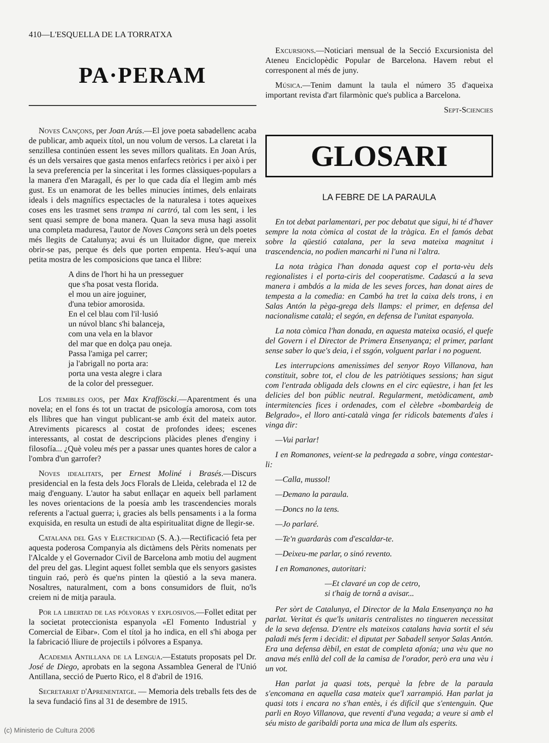410—L'ESQUELLA DE LA TORRATXA
PA·PERAM
Noves Cançons, per Joan Arús.—El jove poeta sabadellenc acaba de publicar, amb aqueix títol, un nou volum de versos. La claretat i la senzillesa continúen essent les seves millors qualitats. En Joan Arús, és un dels versaires que gasta menos enfarfecs retòrics i per això i per la seva preferencia per la sinceritat i les formes clàssiques-populars a la manera d'en Maragall, és per lo que cada día el llegim amb més gust. Es un enamorat de les belles minucies íntimes, dels enlairats ideals i dels magnífics espectacles de la naturalesa i totes aqueixes coses ens les trasmet sens trampa ni cartró, tal com les sent, i les sent quasi sempre de bona manera. Quan la seva musa hagi assolit una completa maduresa, l'autor de Noves Cançons serà un dels poetes més llegits de Catalunya; avui és un lluitador digne, que mereix obrir-se pas, perque és dels que porten empenta. Heu's-aquí una petita mostra de les composicions que tanca el llibre:
A dins de l'hort hi ha un presseguer
que s'ha posat vesta florida.
el mou un aire joguiner,
d'una tebior amorosida.
En el cel blau com l'il·lusió
un núvol blanc s'hi balanceja,
com una vela en la blavor
del mar que en dolça pau oneja.
Passa l'amiga pel carrer;
ja l'abrigall no porta ara:
porta una vesta alegre i clara
de la color del presseguer.
Los temibles ojos, per Max Krafföscki.—Aparentment és una novela; en el fons és tot un tractat de psicología amorosa, com tots els llibres que han vingut publicant-se amb éxit del mateix autor. Atreviments picarescs al costat de profondes idees; escenes interessants, al costat de descripcions plàcides plenes d'enginy i filosofía... ¿Què voleu més per a passar unes quantes hores de calor a l'ombra d'un garrofer?
Noves idealitats, per Ernest Moliné i Brasés.—Discurs presidencial en la festa dels Jocs Florals de Lleida, celebrada el 12 de maig d'enguany. L'autor ha sabut enllaçar en aqueix bell parlament les noves orientacions de la poesía amb les trascendencies morals referents a l'actual guerra; i, gracies als bells pensaments i a la forma exquisida, en resulta un estudi de alta espiritualitat digne de llegir-se.
Catalana del Gas y Electricidad (S. A.).—Rectificació feta per aquesta poderosa Companyia als dictàmens dels Pèrits nomenats per l'Alcalde y el Governador Civil de Barcelona amb motiu del augment del preu del gas. Llegint aquest follet sembla que els senyors gasistes tinguin raó, però és que'ns pinten la qüestió a la seva manera. Nosaltres, naturalment, com a bons consumidors de fluit, no'ls creiem ni de mitja paraula.
Por la libertad de las pólvoras y explosivos.—Follet editat per la societat proteccionista espanyola «El Fomento Industrial y Comercial de Eibar». Com el títol ja ho indica, en ell s'hi aboga per la fabricació lliure de projectils i pólvores a Espanya.
Academia Antillana de la Lengua.—Estatuts proposats pel Dr. José de Diego, aprobats en la segona Assamblea General de l'Unió Antillana, secció de Puerto Rico, el 8 d'abril de 1916.
Secretariat d'Aprenentatge. — Memoria dels treballs fets des de la seva fundació fins al 31 de desembre de 1915.
Excursions.—Noticiari mensual de la Secció Excursionista del Ateneu Enciclopèdic Popular de Barcelona. Havem rebut el corresponent al més de juny.
Música.—Tenim damunt la taula el número 35 d'aqueixa important revista d'art filarmònic que's publica a Barcelona.
Sept-Sciencies
GLOSARI
LA FEBRE DE LA PARAULA
En tot debat parlamentari, per poc debatut que sigui, hi té d'haver sempre la nota còmica al costat de la tràgica. En el famós debat sobre la qüestió catalana, per la seva mateixa magnitut i trascendencia, no podien mancarhi ni l'una ni l'altra.
La nota tràgica l'han donada aquest cop el porta-vèu dels regionalistes i el porta-ciris del cooperatisme. Cadascú a la seva manera i ambdós a la mida de les seves forces, han donat aires de tempesta a la comedia: en Cambó ha tret la caixa dels trons, i en Salas Antón la pèga-grega dels llamps: el primer, en defensa del nacionalisme català; el segón, en defensa de l'unitat espanyola.
La nota còmica l'han donada, en aquesta mateixa ocasió, el quefe del Govern i el Director de Primera Ensenyança; el primer, parlant sense saber lo que's deia, i el ssgón, volguent parlar i no poguent.
Les interrupcions amenissimes del senyor Royo Villanova, han constituit, sobre tot, el clou de les patriòtiques sessions; han sigut com l'entrada obligada dels clowns en el circ eqüestre, i han fet les delicies del bon públic neutral. Regularment, metòdicament, amb intermitencies fices i ordenades, com el cèlebre «bombardeig de Belgrado», el lloro anti-català vinga fer ridicols batements d'ales i vinga dir:
—Vui parlar!
I en Romanones, veient-se la pedregada a sobre, vinga contestar-li:
—Calla, mussol!
—Demano la paraula.
—Doncs no la tens.
—Jo parlaré.
—Te'n guardaràs com d'escaldar-te.
—Deixeu-me parlar, o sinó revento.
I en Romanones, autoritari:
—Et clavaré un cop de cetro,
si t'haig de tornâ a avisar...
Per sòrt de Catalunya, el Director de la Mala Ensenyança no ha parlat. Veritat és que'ls unitaris centralistes no tingueren necessitat de la seva defensa. D'entre els mateixos catalans havia sortit el séu paladi més ferm i decidit: el diputat per Sabadell senyor Salas Antón. Era una defensa dèbil, en estat de completa afonía; una vèu que no anava més enllà del coll de la camisa de l'orador, però era una vèu i un vot.
Han parlat ja quasi tots, perquè la febre de la paraula s'encomana en aquella casa mateix que'l xarrampió. Han parlat ja quasi tots i encara no s'han entès, i és difícil que s'entenguin. Que parli en Royo Villanova, que reventi d'una vegada; a veure si amb el séu misto de garibaldi porta una mica de llum als esperits.
(c) Ministerio de Cultura 2006